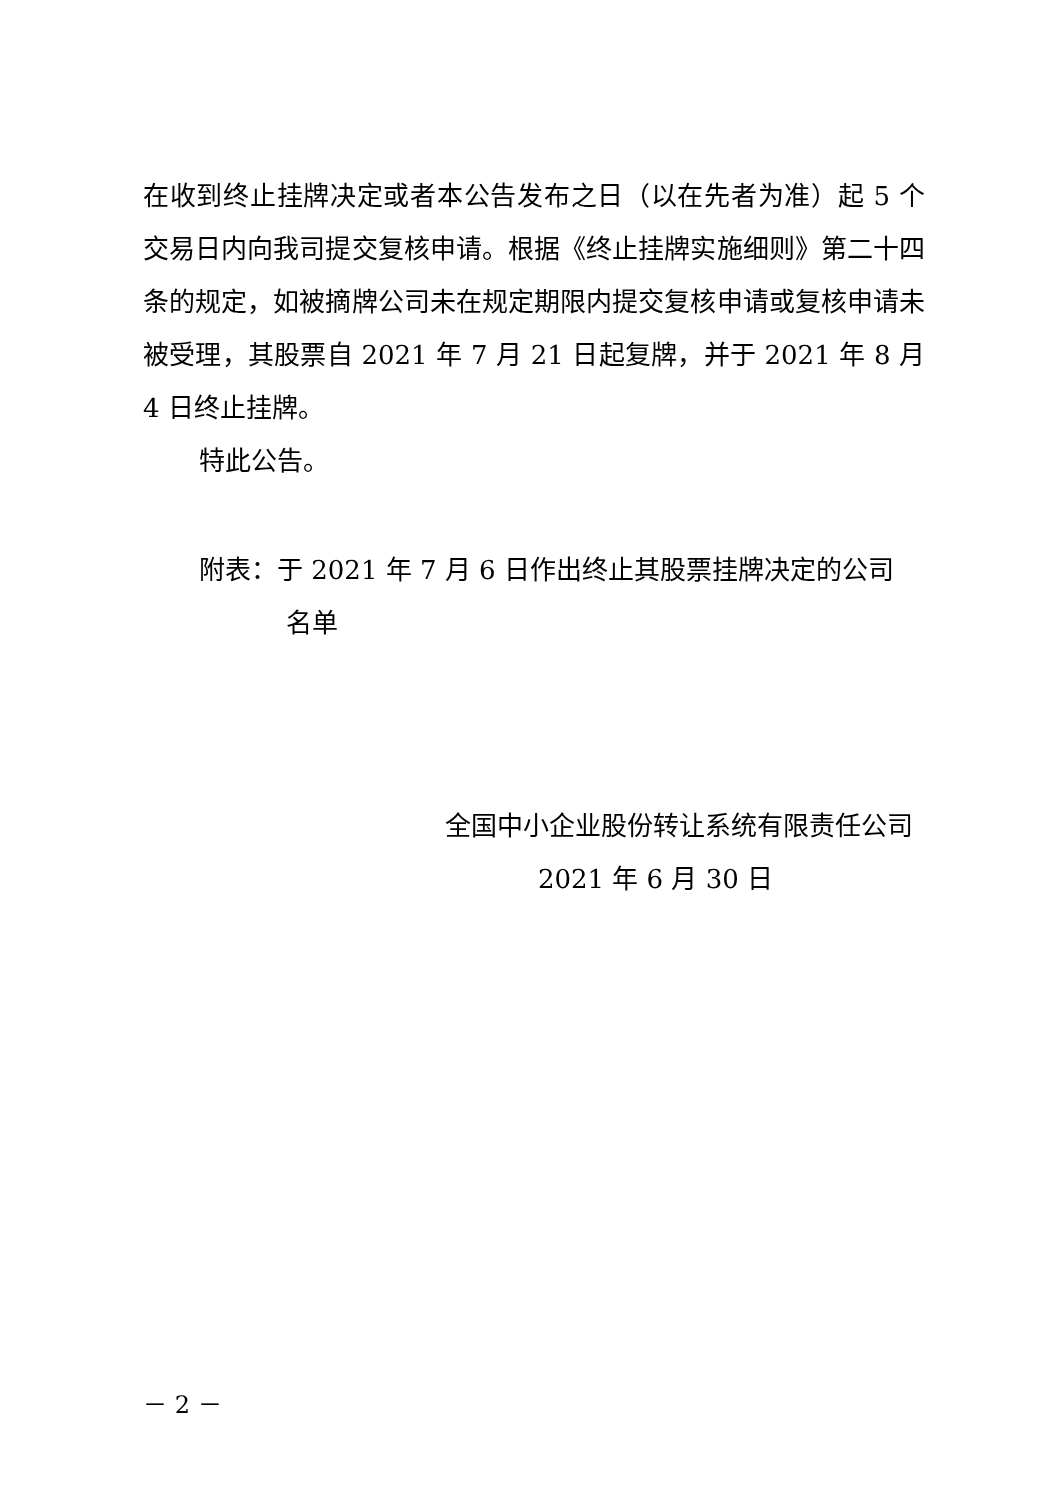在收到终止挂牌决定或者本公告发布之日（以在先者为准）起 5 个交易日内向我司提交复核申请。根据《终止挂牌实施细则》第二十四条的规定，如被摘牌公司未在规定期限内提交复核申请或复核申请未被受理，其股票自 2021 年 7 月 21 日起复牌，并于 2021 年 8 月 4 日终止挂牌。
特此公告。
附表：于 2021 年 7 月 6 日作出终止其股票挂牌决定的公司
名单
全国中小企业股份转让系统有限责任公司
2021 年 6 月 30 日
－ 2 －